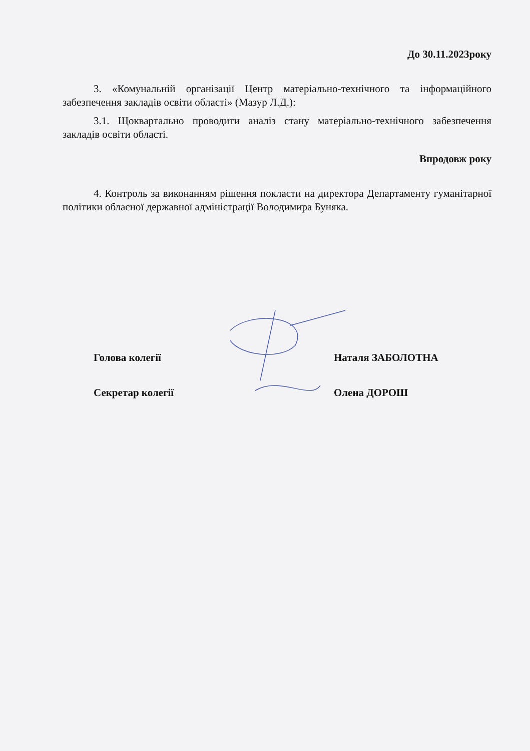До 30.11.2023року
3. «Комунальній організації Центр матеріально-технічного та інформаційного забезпечення закладів освіти області» (Мазур Л.Д.):
3.1. Щоквартально проводити аналіз стану матеріально-технічного забезпечення закладів освіти області.
Впродовж року
4. Контроль за виконанням рішення покласти на директора Департаменту гуманітарної політики обласної державної адміністрації Володимира Буняка.
Голова колегії Наталя ЗАБОЛОТНА
Секретар колегії Олена ДОРОШ